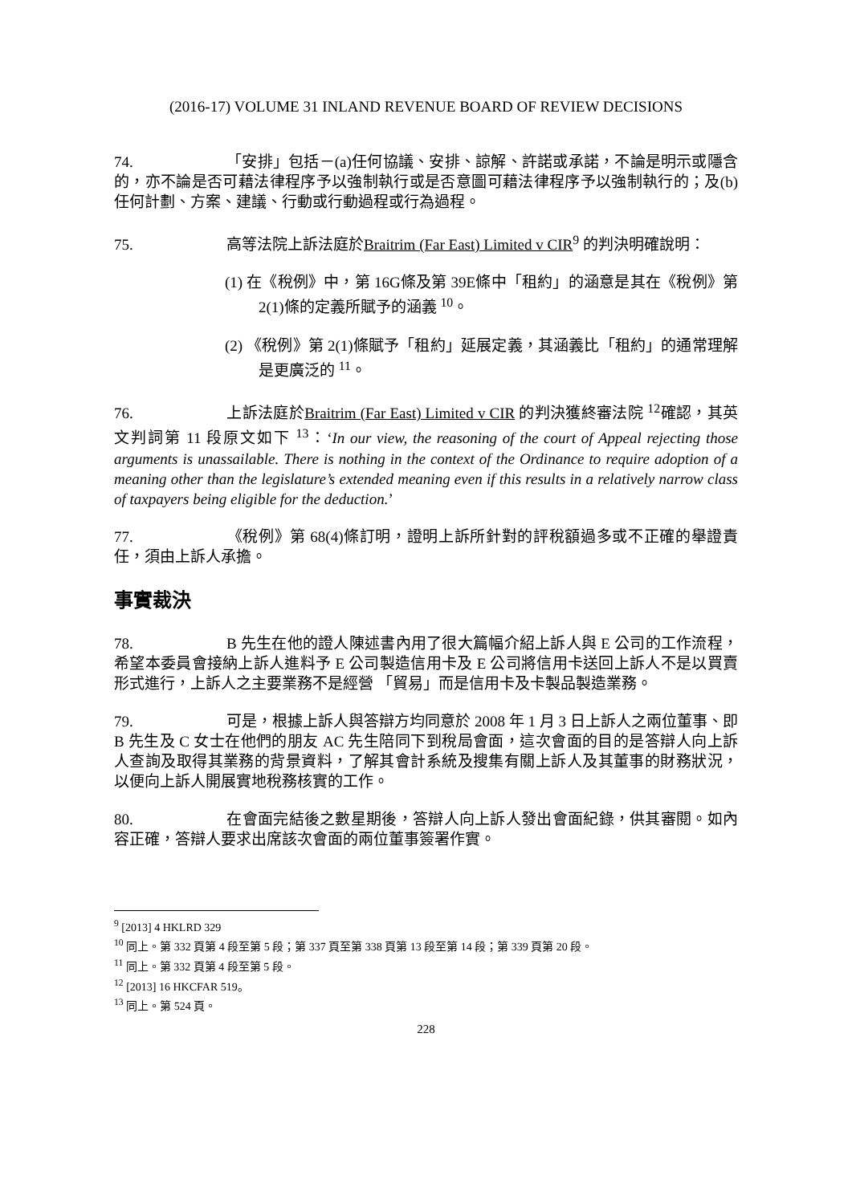(2016-17) VOLUME 31 INLAND REVENUE BOARD OF REVIEW DECISIONS
74. 「安排」包括－(a)任何協議、安排、諒解、許諾或承諾，不論是明示或隱含的，亦不論是否可藉法律程序予以強制執行或是否意圖可藉法律程序予以強制執行的；及(b)任何計劃、方案、建議、行動或行動過程或行為過程。
75. 高等法院上訴法庭於Braitrim (Far East) Limited v CIR<sup>9</sup> 的判決明確說明：
(1) 在《稅例》中，第 16G條及第 39E條中「租約」的涵意是其在《稅例》第 2(1)條的定義所賦予的涵義 <sup>10</sup>。
(2) 《稅例》第 2(1)條賦予「租約」延展定義，其涵義比「租約」的通常理解是更廣泛的 <sup>11</sup>。
76. 上訴法庭於Braitrim (Far East) Limited v CIR 的判決獲終審法院 <sup>12</sup>確認，其英文判詞第 11 段原文如下 <sup>13</sup>：‘In our view, the reasoning of the court of Appeal rejecting those arguments is unassailable. There is nothing in the context of the Ordinance to require adoption of a meaning other than the legislature’s extended meaning even if this results in a relatively narrow class of taxpayers being eligible for the deduction.’
77. 《稅例》第 68(4)條訂明，證明上訴所針對的評稅額過多或不正確的舉證責任，須由上訴人承擔。
事實裁決
78. B 先生在他的證人陳述書內用了很大篇幅介紹上訴人與 E 公司的工作流程，希望本委員會接納上訴人進料予 E 公司製造信用卡及 E 公司將信用卡送回上訴人不是以買賣形式進行，上訴人之主要業務不是經營 「貿易」而是信用卡及卡製品製造業務。
79. 可是，根據上訴人與答辯方均同意於 2008 年 1 月 3 日上訴人之兩位董事、即 B 先生及 C 女士在他們的朋友 AC 先生陪同下到稅局會面，這次會面的目的是答辯人向上訴人查詢及取得其業務的背景資料，了解其會計系統及搜集有關上訴人及其董事的財務狀況，以便向上訴人開展實地稅務核實的工作。
80. 在會面完結後之數星期後，答辯人向上訴人發出會面紀錄，供其審閱。如內容正確，答辯人要求出席該次會面的兩位董事簽署作實。
<sup>9</sup> [2013] 4 HKLRD 329
<sup>10</sup> 同上。第 332 頁第 4 段至第 5 段；第 337 頁至第 338 頁第 13 段至第 14 段；第 339 頁第 20 段。
<sup>11</sup> 同上。第 332 頁第 4 段至第 5 段。
<sup>12</sup> [2013] 16 HKCFAR 519。
<sup>13</sup> 同上。第 524 頁。
228